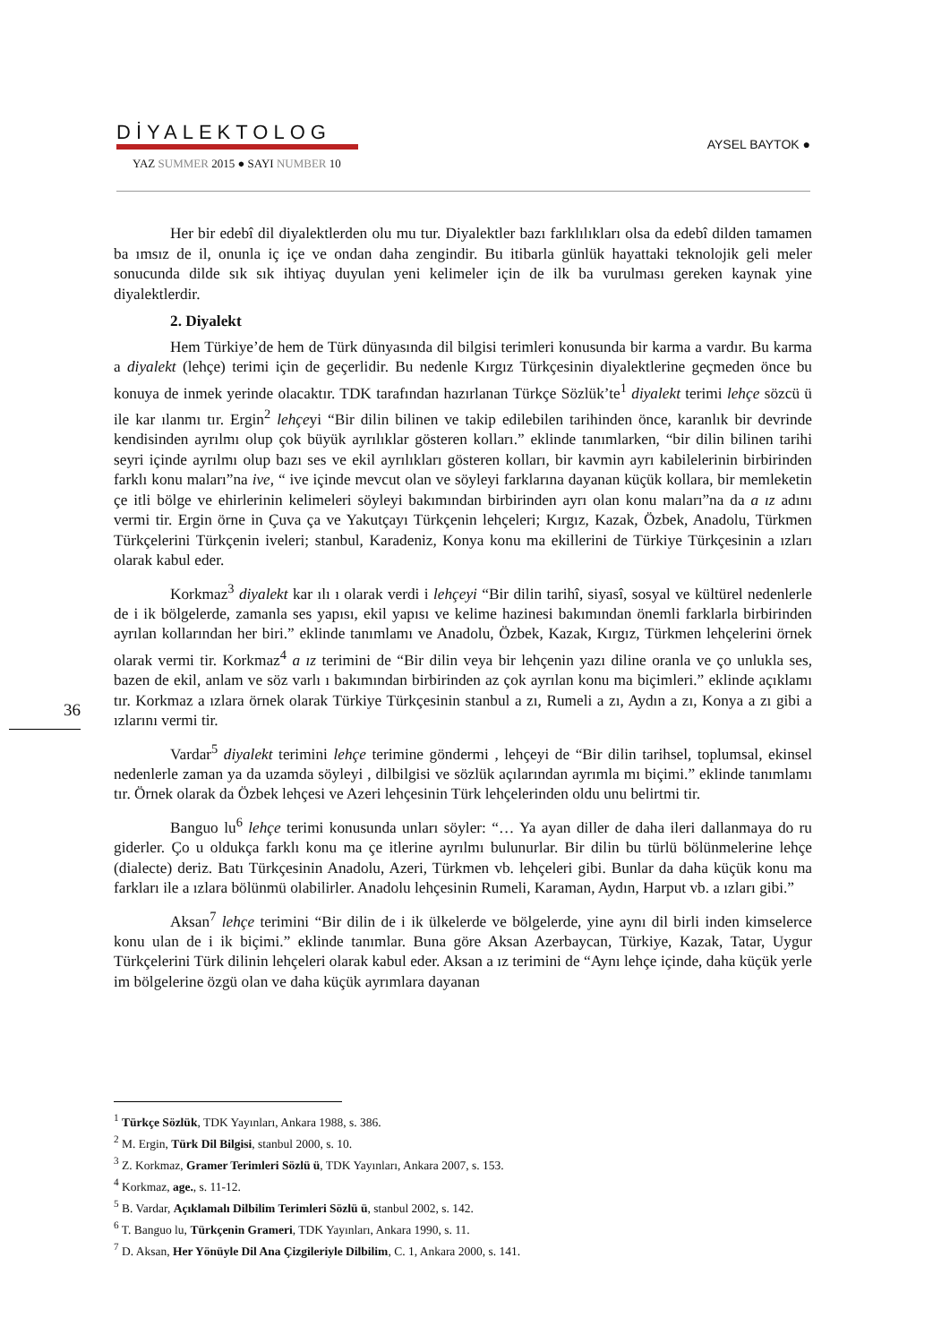DİYALEKTOLOG
YAZ SUMMER 2015 ● SAYI NUMBER 10
AYSEL BAYTOK ●
Her bir edebî dil diyalektlerden olu mu tur. Diyalektler bazı farklılıkları olsa da edebî dilden tamamen ba ımsız de il, onunla iç içe ve ondan daha zengindir. Bu itibarla günlük hayattaki teknolojik geli meler sonucunda dilde sık sık ihtiyaç duyulan yeni kelimeler için de ilk ba vurulması gereken kaynak yine diyalektlerdir.
2. Diyalekt
Hem Türkiye’de hem de Türk dünyasında dil bilgisi terimleri konusunda bir karma a vardır. Bu karma a diyalekt (lehçe) terimi için de geçerlidir. Bu nedenle Kırgız Türkçesinin diyalektlerine geçmeden önce bu konuya de inmek yerinde olacaktır. TDK tarafından hazırlanan Türkçe Sözlük’te<sup>1</sup> diyalekt terimi lehçe sözcü ü ile kar ılanmı tır. Ergin<sup>2</sup> lehçeyi “Bir dilin bilinen ve takip edilebilen tarihinden önce, karanlık bir devrinde kendisinden ayrılmı olup çok büyük ayrılıklar gösteren kolları.” eklinde tanımlarken, “bir dilin bilinen tarihi seyri içinde ayrılmı olup bazı ses ve ekil ayrılıkları gösteren kolları, bir kavmin ayrı kabilelerinin birbirinden farklı konu maları”na ive, “ ive içinde mevcut olan ve söyleyi farklarına dayanan küçük kollara, bir memleketin çe itli bölge ve ehirlerinin kelimeleri söyleyi bakımından birbirinden ayrı olan konu maları”na da a ız adını vermi tir. Ergin örne in Çuva ça ve Yakutçayı Türkçenin lehçeleri; Kırgız, Kazak, Özbek, Anadolu, Türkmen Türkçelerini Türkçenin iveleri; stanbul, Karadeniz, Konya konu ma ekillerini de Türkiye Türkçesinin a ızları olarak kabul eder.
Korkmaz<sup>3</sup> diyalekt kar ılı ı olarak verdi i lehçeyi “Bir dilin tarihî, siyasî, sosyal ve kültürel nedenlerle de i ik bölgelerde, zamanla ses yapısı, ekil yapısı ve kelime hazinesi bakımından önemli farklarla birbirinden ayrılan kollarından her biri.” eklinde tanımlamı ve Anadolu, Özbek, Kazak, Kırgız, Türkmen lehçelerini örnek olarak vermi tir. Korkmaz<sup>4</sup> a ız terimini de “Bir dilin veya bir lehçenin yazı diline oranla ve ço unlukla ses, bazen de ekil, anlam ve söz varlı ı bakımından birbirinden az çok ayrılan konu ma biçimleri.” eklinde açıklamı tır. Korkmaz a ızlara örnek olarak Türkiye Türkçesinin stanbul a zı, Rumeli a zı, Aydın a zı, Konya a zı gibi a ızlarını vermi tir.
Vardar<sup>5</sup> diyalekt terimini lehçe terimine göndermi , lehçeyi de “Bir dilin tarihsel, toplumsal, ekinsel nedenlerle zaman ya da uzamda söyleyi , dilbilgisi ve sözlük açılarından ayrımla mı biçimi.” eklinde tanımlamı tır. Örnek olarak da Özbek lehçesi ve Azeri lehçesinin Türk lehçelerinden oldu unu belirtmi tir.
Banguo lu<sup>6</sup> lehçe terimi konusunda unları söyler: “… Ya ayan diller de daha ileri dallanmaya do ru giderler. Ço u oldukça farklı konu ma çe itlerine ayrılmı bulunurlar. Bir dilin bu türlü bölünmelerine lehçe (dialecte) deriz. Batı Türkçesinin Anadolu, Azeri, Türkmen vb. lehçeleri gibi. Bunlar da daha küçük konu ma farkları ile a ızlara bölünmü olabilirler. Anadolu lehçesinin Rumeli, Karaman, Aydın, Harput vb. a ızları gibi.”
Aksan<sup>7</sup> lehçe terimini “Bir dilin de i ik ülkelerde ve bölgelerde, yine aynı dil birli inden kimselerce konu ulan de i ik biçimi.” eklinde tanımlar. Buna göre Aksan Azerbaycan, Türkiye, Kazak, Tatar, Uygur Türkçelerini Türk dilinin lehçeleri olarak kabul eder. Aksan a ız terimini de “Aynı lehçe içinde, daha küçük yerle im bölgelerine özgü olan ve daha küçük ayrımlara dayanan
36
<sup>1</sup> Türkçe Sözlük, TDK Yayınları, Ankara 1988, s. 386.
<sup>2</sup> M. Ergin, Türk Dil Bilgisi, stanbul 2000, s. 10.
<sup>3</sup> Z. Korkmaz, Gramer Terimleri Sözlü ü, TDK Yayınları, Ankara 2007, s. 153.
<sup>4</sup> Korkmaz, age., s. 11-12.
<sup>5</sup> B. Vardar, Açıklamalı Dilbilim Terimleri Sözlü ü, stanbul 2002, s. 142.
<sup>6</sup> T. Banguo lu, Türkçenin Grameri, TDK Yayınları, Ankara 1990, s. 11.
<sup>7</sup> D. Aksan, Her Yönüyle Dil Ana Çizgileriyle Dilbilim, C. 1, Ankara 2000, s. 141.